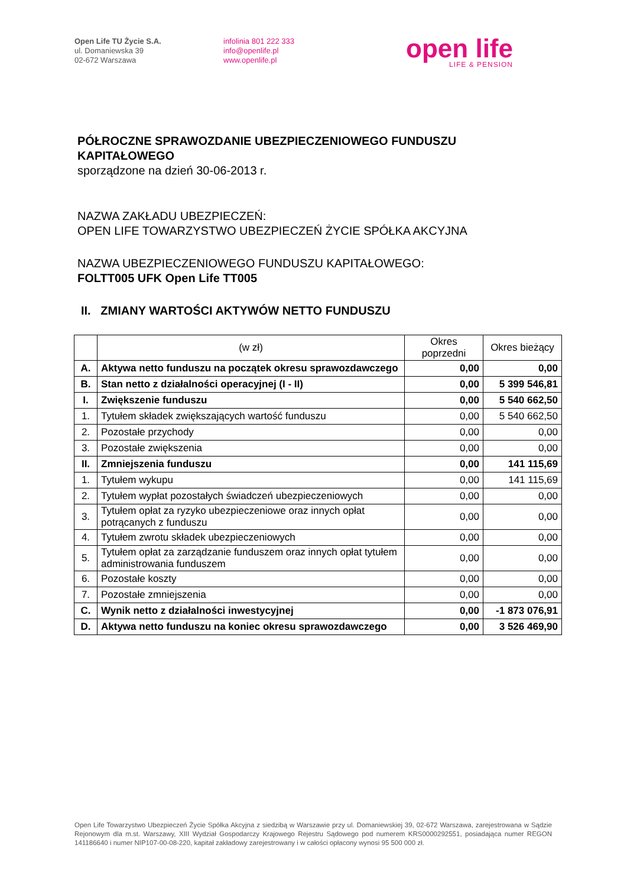Open Life TU Życie S.A.
ul. Domaniewska 39
02-672 Warszawa
infolinia 801 222 333
info@openlife.pl
www.openlife.pl
open life
LIFE & PENSION
PÓŁROCZNE SPRAWOZDANIE UBEZPIECZENIOWEGO FUNDUSZU KAPITAŁOWEGO
sporządzone na dzień 30-06-2013 r.
NAZWA ZAKŁADU UBEZPIECZEŃ:
OPEN LIFE TOWARZYSTWO UBEZPIECZEŃ ŻYCIE SPÓŁKA AKCYJNA
NAZWA UBEZPIECZENIOWEGO FUNDUSZU KAPITAŁOWEGO:
FOLTT005 UFK Open Life TT005
II. ZMIANY WARTOŚCI AKTYWÓW NETTO FUNDUSZU
| | (w zł) | Okres poprzedni | Okres bieżący |
| --- | --- | --- | --- |
| A. | Aktywa netto funduszu na początek okresu sprawozdawczego | 0,00 | 0,00 |
| B. | Stan netto z działalności operacyjnej (I - II) | 0,00 | 5 399 546,81 |
| I. | Zwiększenie funduszu | 0,00 | 5 540 662,50 |
| 1. | Tytułem składek zwiększających wartość funduszu | 0,00 | 5 540 662,50 |
| 2. | Pozostałe przychody | 0,00 | 0,00 |
| 3. | Pozostałe zwiększenia | 0,00 | 0,00 |
| II. | Zmniejszenia funduszu | 0,00 | 141 115,69 |
| 1. | Tytułem wykupu | 0,00 | 141 115,69 |
| 2. | Tytułem wypłat pozostałych świadczeń ubezpieczeniowych | 0,00 | 0,00 |
| 3. | Tytułem opłat za ryzyko ubezpieczeniowe oraz innych opłat potrącanych z funduszu | 0,00 | 0,00 |
| 4. | Tytułem zwrotu składek ubezpieczeniowych | 0,00 | 0,00 |
| 5. | Tytułem opłat za zarządzanie funduszem oraz innych opłat tytułem administrowania funduszem | 0,00 | 0,00 |
| 6. | Pozostałe koszty | 0,00 | 0,00 |
| 7. | Pozostałe zmniejszenia | 0,00 | 0,00 |
| C. | Wynik netto z działalności inwestycyjnej | 0,00 | -1 873 076,91 |
| D. | Aktywa netto funduszu na koniec okresu sprawozdawczego | 0,00 | 3 526 469,90 |
Open Life Towarzystwo Ubezpieczeń Życie Spółka Akcyjna z siedzibą w Warszawie przy ul. Domaniewskiej 39, 02-672 Warszawa, zarejestrowana w Sądzie Rejonowym dla m.st. Warszawy, XIII Wydział Gospodarczy Krajowego Rejestru Sądowego pod numerem KRS0000292551, posiadająca numer REGON 141186640 i numer NIP107-00-08-220, kapitał zakładowy zarejestrowany i w całości opłacony wynosi 95 500 000 zł.